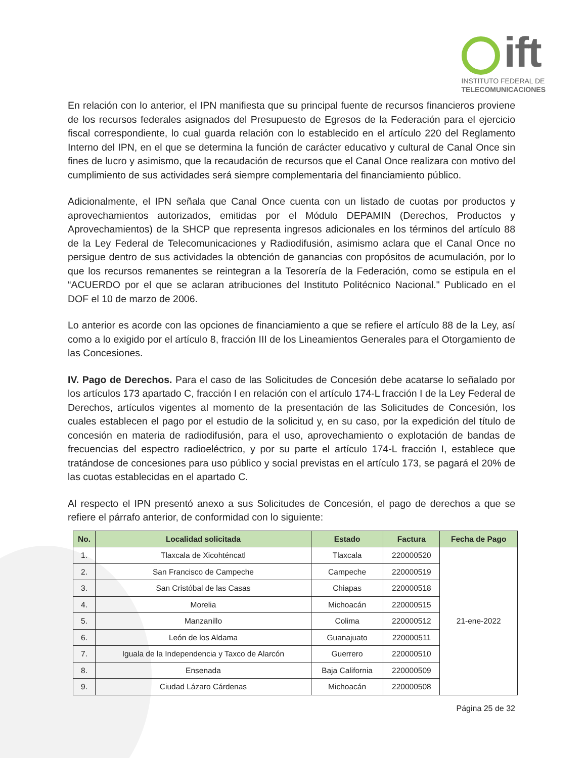ift
INSTITUTO FEDERAL DE
TELECOMUNICACIONES
En relación con lo anterior, el IPN manifiesta que su principal fuente de recursos financieros proviene de los recursos federales asignados del Presupuesto de Egresos de la Federación para el ejercicio fiscal correspondiente, lo cual guarda relación con lo establecido en el artículo 220 del Reglamento Interno del IPN, en el que se determina la función de carácter educativo y cultural de Canal Once sin fines de lucro y asimismo, que la recaudación de recursos que el Canal Once realizara con motivo del cumplimiento de sus actividades será siempre complementaria del financiamiento público.
Adicionalmente, el IPN señala que Canal Once cuenta con un listado de cuotas por productos y aprovechamientos autorizados, emitidas por el Módulo DEPAMIN (Derechos, Productos y Aprovechamientos) de la SHCP que representa ingresos adicionales en los términos del artículo 88 de la Ley Federal de Telecomunicaciones y Radiodifusión, asimismo aclara que el Canal Once no persigue dentro de sus actividades la obtención de ganancias con propósitos de acumulación, por lo que los recursos remanentes se reintegran a la Tesorería de la Federación, como se estipula en el “ACUERDO por el que se aclaran atribuciones del Instituto Politécnico Nacional." Publicado en el DOF el 10 de marzo de 2006.
Lo anterior es acorde con las opciones de financiamiento a que se refiere el artículo 88 de la Ley, así como a lo exigido por el artículo 8, fracción III de los Lineamientos Generales para el Otorgamiento de las Concesiones.
IV. Pago de Derechos. Para el caso de las Solicitudes de Concesión debe acatarse lo señalado por los artículos 173 apartado C, fracción I en relación con el artículo 174-L fracción I de la Ley Federal de Derechos, artículos vigentes al momento de la presentación de las Solicitudes de Concesión, los cuales establecen el pago por el estudio de la solicitud y, en su caso, por la expedición del título de concesión en materia de radiodifusión, para el uso, aprovechamiento o explotación de bandas de frecuencias del espectro radioeléctrico, y por su parte el artículo 174-L fracción I, establece que tratándose de concesiones para uso público y social previstas en el artículo 173, se pagará el 20% de las cuotas establecidas en el apartado C.
Al respecto el IPN presentó anexo a sus Solicitudes de Concesión, el pago de derechos a que se refiere el párrafo anterior, de conformidad con lo siguiente:
| No. | Localidad solicitada | Estado | Factura | Fecha de Pago |
| --- | --- | --- | --- | --- |
| 1. | Tlaxcala de Xicohténcatl | Tlaxcala | 220000520 | 21-ene-2022 |
| 2. | San Francisco de Campeche | Campeche | 220000519 | |
| 3. | San Cristóbal de las Casas | Chiapas | 220000518 | |
| 4. | Morelia | Michoacán | 220000515 | |
| 5. | Manzanillo | Colima | 220000512 | |
| 6. | León de los Aldama | Guanajuato | 220000511 | |
| 7. | Iguala de la Independencia y Taxco de Alarcón | Guerrero | 220000510 | |
| 8. | Ensenada | Baja California | 220000509 | |
| 9. | Ciudad Lázaro Cárdenas | Michoacán | 220000508 | |
Página 25 de 32